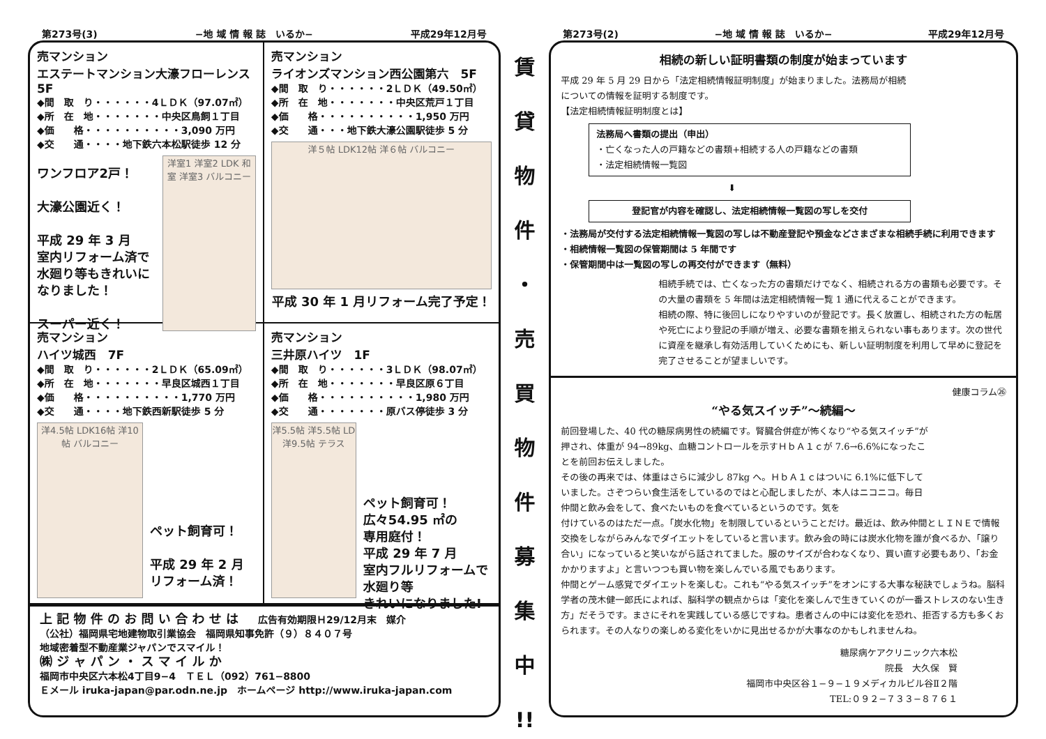第273号(3) −地 域 情 報 誌　いるか− 平成29年12月号
売マンション
エステートマンション大濠フローレンス 5F
◆間　取　り・・・・・・4ＬＤＫ（97.07㎡）
◆所　在　地・・・・・・・中央区鳥飼１丁目
◆価　　格・・・・・・・・・・3,090 万円
◆交　　通・・・・地下鉄六本松駅徒歩 12 分
ワンフロア2戸！
大濠公園近く！
平成 29 年 3 月
室内リフォーム済で
水廻り等もきれいに
なりました！
スーパー近く！
洋室1 洋室2 LDK 和室 洋室3 バルコニー
売マンション
ライオンズマンション西公園第六　5F
◆間　取　り・・・・・・2ＬＤＫ（49.50㎡）
◆所　在　地・・・・・・・中央区荒戸１丁目
◆価　　格・・・・・・・・・・1,950 万円
◆交　　通・・・地下鉄大濠公園駅徒歩 5 分
洋５帖 LDK12帖 洋６帖 バルコニー
平成 30 年 1 月リフォーム完了予定！
売マンション
ハイツ城西　7F
◆間　取　り・・・・・・2ＬＤＫ（65.09㎡）
◆所　在　地・・・・・・・早良区城西１丁目
◆価　　格・・・・・・・・・・1,770 万円
◆交　　通・・・・地下鉄西新駅徒歩 5 分
洋4.5帖 LDK16帖 洋10帖 バルコニー
ペット飼育可！
平成 29 年 2 月
リフォーム済！
売マンション
三井原ハイツ　1F
◆間　取　り・・・・・・3ＬＤＫ（98.07㎡）
◆所　在　地・・・・・・・早良区原６丁目
◆価　　格・・・・・・・・・・1,980 万円
◆交　　通・・・・・・・原バス停徒歩 3 分
洋5.5帖 洋5.5帖 LD 洋9.5帖 テラス
ペット飼育可！
広々54.95 ㎡の
専用庭付！
平成 29 年 7 月
室内フルリフォームで
水廻り等
きれいになりました!
上 記 物 件 の お 問 い 合 わ せ は　　広告有効期限Ｈ29/12月末　媒介
（公社）福岡県宅地建物取引業協会　福岡県知事免許（９）８４０７号
地域密着型不動産業ジャパンでスマイル！
㈱ ジ ャ パ ン ・ ス マ イ ル か
福岡市中央区六本松4丁目9−4　ＴＥＬ（092）761−8800
Ｅメール iruka-japan@par.odn.ne.jp　ホームページ http://www.iruka-japan.com
賃
貸
物
件
・
売
買
物
件
募
集
中
!!
第273号(2) −地 域 情 報 誌　いるか− 平成29年12月号
相続の新しい証明書類の制度が始まっています
平成 29 年 5 月 29 日から「法定相続情報証明制度」が始まりました。法務局が相続についての情報を証明する制度です。
【法定相続情報証明制度とは】
法務局へ書類の提出（申出）
・亡くなった人の戸籍などの書類+相続する人の戸籍などの書類
・法定相続情報一覧図
⬇
登記官が内容を確認し、法定相続情報一覧図の写しを交付
・法務局が交付する法定相続情報一覧図の写しは不動産登記や預金などさまざまな相続手続に利用できます
・相続情報一覧図の保管期間は 5 年間です
・保管期間中は一覧図の写しの再交付ができます（無料）
相続手続では、亡くなった方の書類だけでなく、相続される方の書類も必要です。その大量の書類を 5 年間は法定相続情報一覧 1 通に代えることができます。
相続の際、特に後回しになりやすいのが登記です。長く放置し、相続された方の転居や死亡により登記の手順が増え、必要な書類を揃えられない事もあります。次の世代に資産を継承し有効活用していくためにも、新しい証明制度を利用して早めに登記を完了させることが望ましいです。
健康コラム㉖
“やる気スイッチ”〜続編〜
前回登場した、40 代の糖尿病男性の続編です。腎臓合併症が怖くなり“やる気スイッチ”が押され、体重が 94→89kg、血糖コントロールを示すＨｂＡ１ｃが 7.6→6.6%になったことを前回お伝えしました。
その後の再来では、体重はさらに減少し 87kg へ。ＨｂＡ１ｃはついに 6.1%に低下していました。さぞつらい食生活をしているのではと心配しましたが、本人はニコニコ。毎日仲間と飲み会をして、食べたいものを食べているというのです。気を
付けているのはただ一点。「炭水化物」を制限しているということだけ。最近は、飲み仲間とＬＩＮＥで情報交換をしながらみんなでダイエットをしていると言います。飲み会の時には炭水化物を誰が食べるか、「譲り合い」になっていると笑いながら話されてました。服のサイズが合わなくなり、買い直す必要もあり、「お金かかりますよ」と言いつつも買い物を楽しんでいる風でもあります。
仲間とゲーム感覚でダイエットを楽しむ。これも“やる気スイッチ”をオンにする大事な秘訣でしょうね。脳科学者の茂木健一郎氏によれば、脳科学の観点からは「変化を楽しんで生きていくのが一番ストレスのない生き方」だそうです。まさにそれを実践している感じですね。患者さんの中には変化を恐れ、拒否する方も多くおられます。その人なりの楽しめる変化をいかに見出せるかが大事なのかもしれませんね。
糖尿病ケアクリニック六本松
院長　大久保　賢
福岡市中央区谷１−９−１９メディカルビル谷Ⅱ２階
TEL:０９２−７３３−８７６１